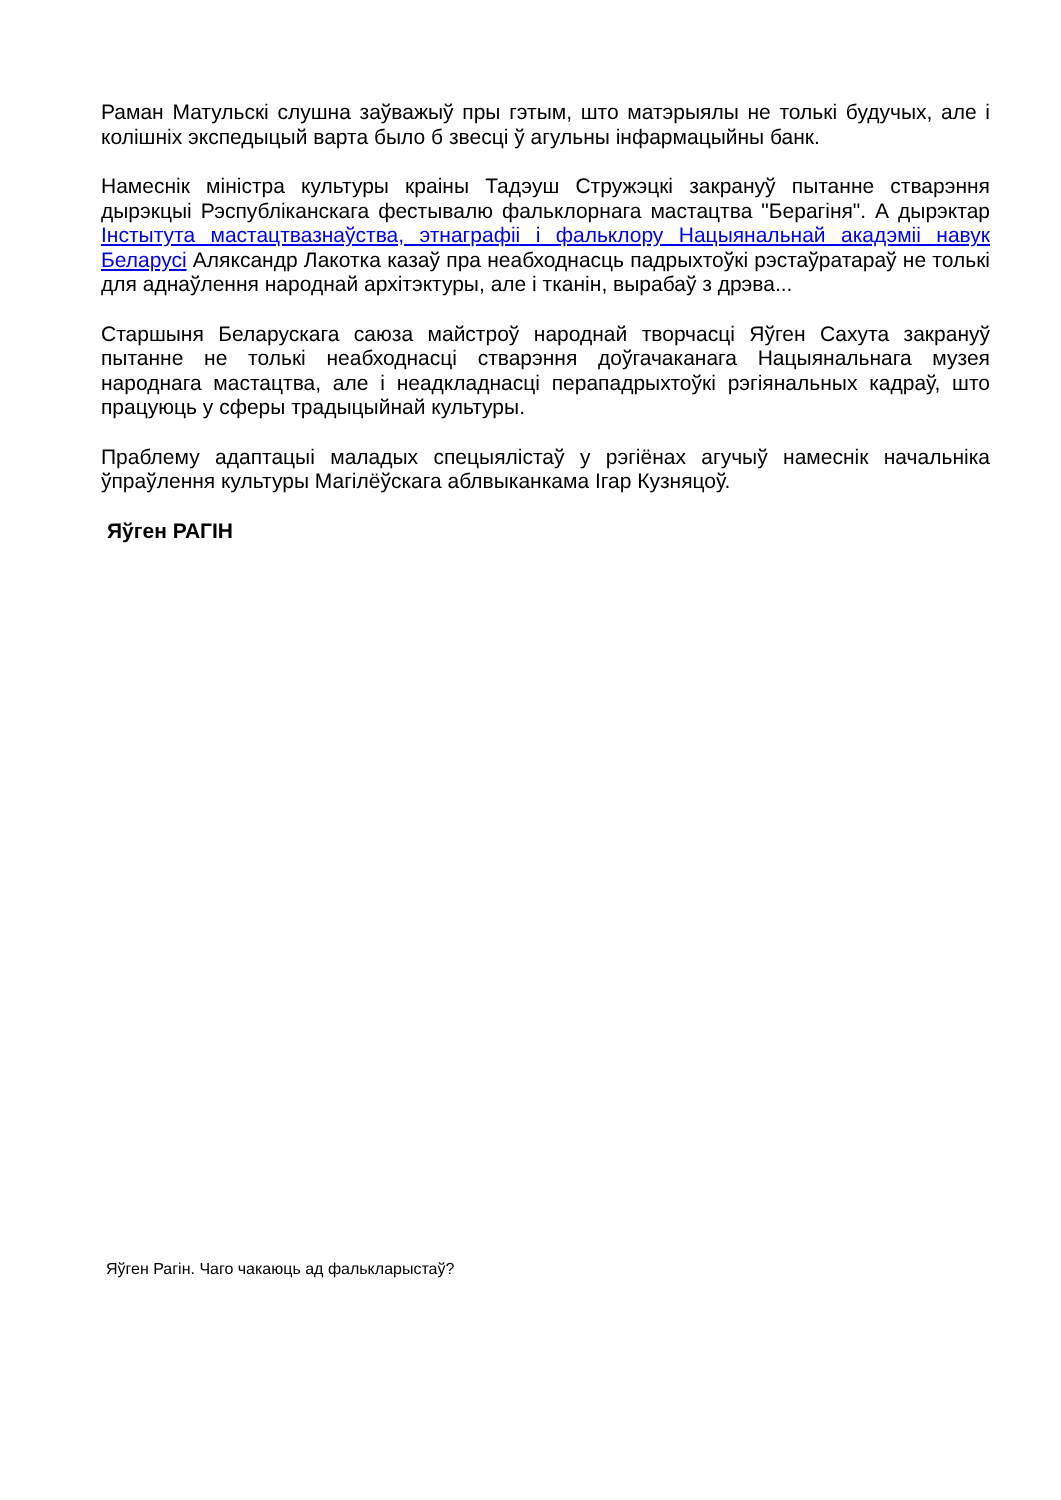Раман Матульскі слушна заўважыў пры гэтым, што матэрыялы не толькі будучых, але і колішніх экспедыцый варта было б звесці ў агульны інфармацыйны банк.
Намеснік міністра культуры краіны Тадэуш Стружэцкі закрануў пытанне стварэння дырэкцыі Рэспубліканскага фестывалю фальклорнага мастацтва "Берагіня". А дырэктар Інстытута мастацтвазнаўства, этнаграфіі і фальклору Нацыянальнай акадэміі навук Беларусі Аляксандр Лакотка казаў пра неабходнасць падрыхтоўкі рэстаўратараў не толькі для аднаўлення народнай архітэктуры, але і тканін, вырабаў з дрэва...
Старшыня Беларускага саюза майстроў народнай творчасці Яўген Сахута закрануў пытанне не толькі неабходнасці стварэння доўгачаканага Нацыянальнага музея народнага мастацтва, але і неадкладнасці перападрыхтоўкі рэгіянальных кадраў, што працуюць у сферы традыцыйнай культуры.
Праблему адаптацыі маладых спецыялістаў у рэгіёнах агучыў намеснік начальніка ўпраўлення культуры Магілёўскага аблвыканкама Ігар Кузняцоў.
Яўген РАГІН
Яўген Рагін. Чаго чакаюць ад фалькларыстаў?